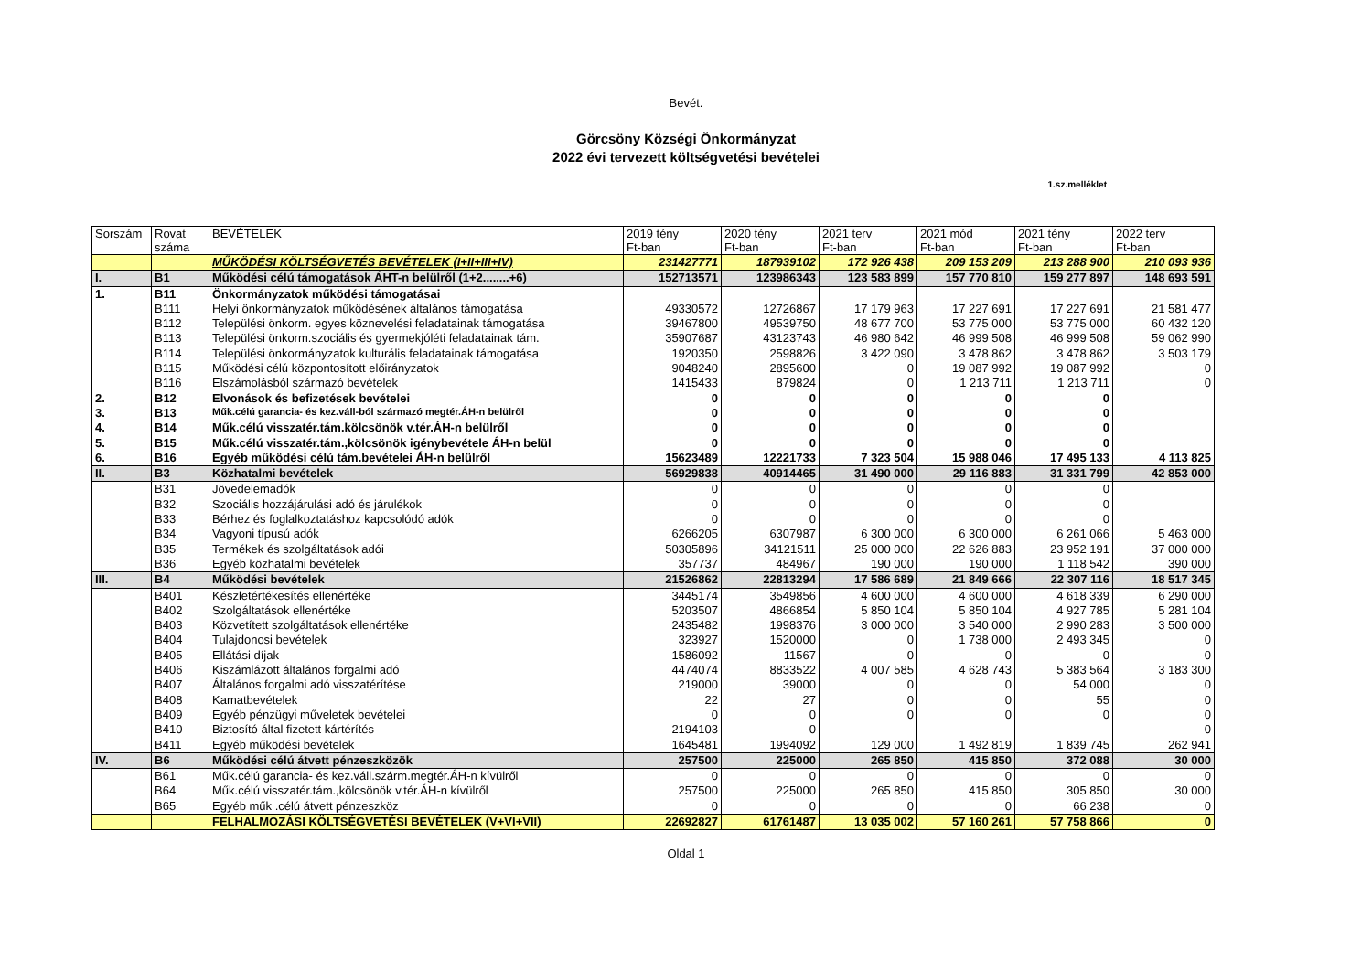Bevét.
Görcsöny Községi Önkormányzat
2022 évi tervezett költségvetési bevételei
1.sz.melléklet
| Sorszám | Rovat száma | BEVÉTELEK | 2019 tény Ft-ban | 2020 tény Ft-ban | 2021 terv Ft-ban | 2021 mód Ft-ban | 2021 tény Ft-ban | 2022 terv Ft-ban |
| --- | --- | --- | --- | --- | --- | --- | --- | --- |
| | | MŰKÖDÉSI KÖLTSÉGVETÉS BEVÉTELEK (I+II+III+IV) | 231427771 | 187939102 | 172 926 438 | 209 153 209 | 213 288 900 | 210 093 936 |
| I. | B1 | Működési célú támogatások ÁHT-n belülről (1+2........+6) | 152713571 | 123986343 | 123 583 899 | 157 770 810 | 159 277 897 | 148 693 591 |
| 1. | B11 | Önkormányzatok működési támogatásai | | | | | | |
| | B111 | Helyi önkormányzatok működésének általános támogatása | 49330572 | 12726867 | 17 179 963 | 17 227 691 | 17 227 691 | 21 581 477 |
| | B112 | Települési önkorm. egyes köznevelési feladatainak támogatása | 39467800 | 49539750 | 48 677 700 | 53 775 000 | 53 775 000 | 60 432 120 |
| | B113 | Települési önkorm.szociális és gyermekjóléti feladatainak tám. | 35907687 | 43123743 | 46 980 642 | 46 999 508 | 46 999 508 | 59 062 990 |
| | B114 | Települési önkormányzatok kulturális feladatainak támogatása | 1920350 | 2598826 | 3 422 090 | 3 478 862 | 3 478 862 | 3 503 179 |
| | B115 | Működési célú központosított előirányzatok | 9048240 | 2895600 | 0 | 19 087 992 | 19 087 992 | 0 |
| | B116 | Elszámolásból származó bevételek | 1415433 | 879824 | 0 | 1 213 711 | 1 213 711 | 0 |
| 2. | B12 | Elvonások és befizetések bevételei | 0 | 0 | 0 | 0 | 0 | |
| 3. | B13 | Műk.célú garancia- és kez.váll-ból származó megtér.ÁH-n belülről | 0 | 0 | 0 | 0 | 0 | |
| 4. | B14 | Műk.célú visszatér.tám.kölcsönök v.tér.ÁH-n belülről | 0 | 0 | 0 | 0 | 0 | |
| 5. | B15 | Műk.célú visszatér.tám.,kölcsönök igénybevétele ÁH-n belül | 0 | 0 | 0 | 0 | 0 | |
| 6. | B16 | Egyéb működési célú tám.bevételei ÁH-n belülről | 15623489 | 12221733 | 7 323 504 | 15 988 046 | 17 495 133 | 4 113 825 |
| II. | B3 | Közhatalmi bevételek | 56929838 | 40914465 | 31 490 000 | 29 116 883 | 31 331 799 | 42 853 000 |
| | B31 | Jövedelemadók | 0 | 0 | 0 | 0 | 0 | |
| | B32 | Szociális hozzájárulási adó és járulékok | 0 | 0 | 0 | 0 | 0 | |
| | B33 | Bérhez és foglalkoztatáshoz kapcsolódó adók | 0 | 0 | 0 | 0 | 0 | |
| | B34 | Vagyoni típusú adók | 6266205 | 6307987 | 6 300 000 | 6 300 000 | 6 261 066 | 5 463 000 |
| | B35 | Termékek és szolgáltatások adói | 50305896 | 34121511 | 25 000 000 | 22 626 883 | 23 952 191 | 37 000 000 |
| | B36 | Egyéb közhatalmi bevételek | 357737 | 484967 | 190 000 | 190 000 | 1 118 542 | 390 000 |
| III. | B4 | Működési bevételek | 21526862 | 22813294 | 17 586 689 | 21 849 666 | 22 307 116 | 18 517 345 |
| | B401 | Készletértékesítés ellenértéke | 3445174 | 3549856 | 4 600 000 | 4 600 000 | 4 618 339 | 6 290 000 |
| | B402 | Szolgáltatások ellenértéke | 5203507 | 4866854 | 5 850 104 | 5 850 104 | 4 927 785 | 5 281 104 |
| | B403 | Közvetített szolgáltatások ellenértéke | 2435482 | 1998376 | 3 000 000 | 3 540 000 | 2 990 283 | 3 500 000 |
| | B404 | Tulajdonosi bevételek | 323927 | 1520000 | 0 | 1 738 000 | 2 493 345 | 0 |
| | B405 | Ellátási díjak | 1586092 | 11567 | 0 | 0 | 0 | 0 |
| | B406 | Kiszámlázott általános forgalmi adó | 4474074 | 8833522 | 4 007 585 | 4 628 743 | 5 383 564 | 3 183 300 |
| | B407 | Általános forgalmi adó visszatérítése | 219000 | 39000 | 0 | 0 | 54 000 | 0 |
| | B408 | Kamatbevételek | 22 | 27 | 0 | 0 | 55 | 0 |
| | B409 | Egyéb pénzügyi műveletek bevételei | 0 | 0 | 0 | 0 | 0 | 0 |
| | B410 | Biztosító által fizetett kártérítés | 2194103 | 0 | | | | 0 |
| | B411 | Egyéb működési bevételek | 1645481 | 1994092 | 129 000 | 1 492 819 | 1 839 745 | 262 941 |
| IV. | B6 | Működési célú átvett pénzeszközök | 257500 | 225000 | 265 850 | 415 850 | 372 088 | 30 000 |
| | B61 | Műk.célú garancia- és kez.váll.szárm.megtér.ÁH-n kívülről | 0 | 0 | 0 | 0 | 0 | 0 |
| | B64 | Műk.célú visszatér.tám.,kölcsönök v.tér.ÁH-n kívülről | 257500 | 225000 | 265 850 | 415 850 | 305 850 | 30 000 |
| | B65 | Egyéb műk .célú átvett pénzeszköz | 0 | 0 | 0 | 0 | 66 238 | 0 |
| | | FELHALMOZÁSI KÖLTSÉGVETÉSI BEVÉTELEK (V+VI+VII) | 22692827 | 61761487 | 13 035 002 | 57 160 261 | 57 758 866 | 0 |
Oldal 1